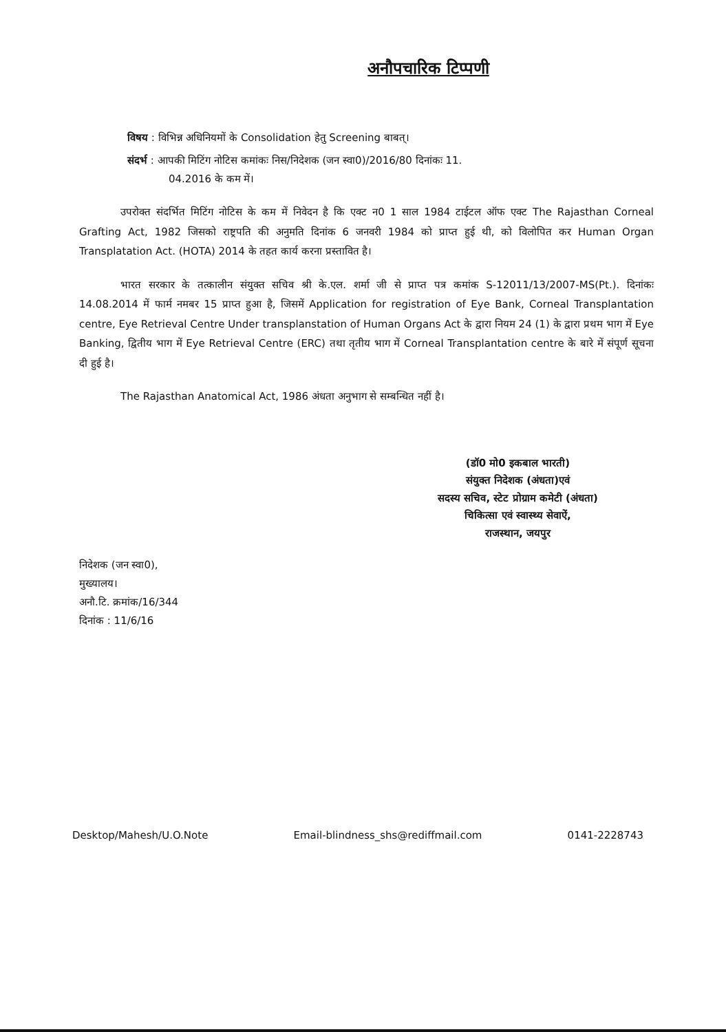अनौपचारिक टिप्पणी
विषय : विभिन्न अधिनियमों के Consolidation हेतु Screening बाबत्।
संदर्भ : आपकी मिटिंग नोटिस कमांकः निस/निदेशक (जन स्वा0)/2016/80 दिनांकः 11.
04.2016 के कम में।
उपरोक्त संदर्भित मिटिंग नोटिस के कम में निवेदन है कि एक्ट न0 1 साल 1984 टाईटल ऑफ एक्ट The Rajasthan Corneal Grafting Act, 1982 जिसको राष्ट्रपति की अनुमति दिनांक 6 जनवरी 1984 को प्राप्त हुई थी, को विलोपित कर Human Organ Transplatation Act. (HOTA) 2014 के तहत कार्य करना प्रस्तावित है।
भारत सरकार के तत्कालीन संयुक्त सचिव श्री के.एल. शर्मा जी से प्राप्त पत्र कमांक S-12011/13/2007-MS(Pt.). दिनांकः 14.08.2014 में फार्म नमबर 15 प्राप्त हुआ है, जिसमें Application for registration of Eye Bank, Corneal Transplantation centre, Eye Retrieval Centre Under transplanstation of Human Organs Act के द्वारा नियम 24 (1) के द्वारा प्रथम भाग में Eye Banking, द्वितीय भाग में Eye Retrieval Centre (ERC) तथा तृतीय भाग में Corneal Transplantation centre के बारे में संपूर्ण सूचना दी हुई है।
The Rajasthan Anatomical Act, 1986 अंधता अनुभाग से सम्बन्धित नहीं है।
(डॉ0 मो0 इकबाल भारती)
संयुक्त निदेशक (अंधता)एवं
सदस्य सचिव, स्टेट प्रोग्राम कमेटी (अंधता)
चिकित्सा एवं स्वास्थ्य सेवाऐं,
राजस्थान, जयपुर
निदेशक (जन स्वा0),
मुख्यालय।
अनौ.टि. क्रमांक/16/344
दिनांक : 11/6/16
Desktop/Mahesh/U.O.Note Email-blindness_shs@rediffmail.com 0141-2228743